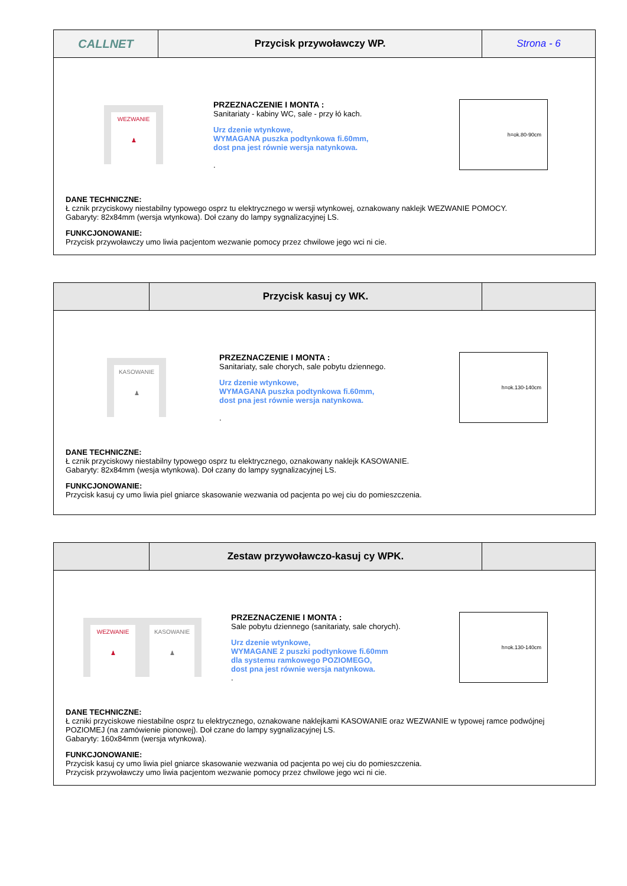CALLNET
Przycisk przywoławczy WP. Strona - 6
WEZWANIE
♟
PRZEZNACZENIE I MONTA :
Sanitariaty - kabiny WC, sale - przy łó kach.
Urz dzenie wtynkowe,
WYMAGANA puszka podtynkowa fi.60mm,
dost pna jest równie wersja natynkowa.
.
h=ok.80-90cm
DANE TECHNICZNE:
Ł cznik przyciskowy niestabilny typowego osprz tu elektrycznego w wersji wtynkowej, oznakowany naklejk WEZWANIE POMOCY.
Gabaryty: 82x84mm (wersja wtynkowa). Doł czany do lampy sygnalizacyjnej LS.
FUNKCJONOWANIE:
Przycisk przywoławczy umo liwia pacjentom wezwanie pomocy przez chwilowe jego wci ni cie.
Przycisk kasuj cy WK.
KASOWANIE
♟
PRZEZNACZENIE I MONTA :
Sanitariaty, sale chorych, sale pobytu dziennego.
Urz dzenie wtynkowe,
WYMAGANA puszka podtynkowa fi.60mm,
dost pna jest równie wersja natynkowa.
.
h=ok.130-140cm
DANE TECHNICZNE:
Ł cznik przyciskowy niestabilny typowego osprz tu elektrycznego, oznakowany naklejk KASOWANIE.
Gabaryty: 82x84mm (wesja wtynkowa). Doł czany do lampy sygnalizacyjnej LS.
FUNKCJONOWANIE:
Przycisk kasuj cy umo liwia piel gniarce skasowanie wezwania od pacjenta po wej ciu do pomieszczenia.
Zestaw przywoławczo-kasuj cy WPK.
WEZWANIE
♟
KASOWANIE
♟
PRZEZNACZENIE I MONTA :
Sale pobytu dziennego (sanitariaty, sale chorych).
Urz dzenie wtynkowe,
WYMAGANE 2 puszki podtynkowe fi.60mm
dla systemu ramkowego POZIOMEGO,
dost pna jest równie wersja natynkowa.
.
h=ok.130-140cm
DANE TECHNICZNE:
Ł czniki przyciskowe niestabilne osprz tu elektrycznego, oznakowane naklejkami KASOWANIE oraz WEZWANIE w typowej ramce podwójnej POZIOMEJ (na zamówienie pionowej). Doł czane do lampy sygnalizacyjnej LS.
Gabaryty: 160x84mm (wersja wtynkowa).
FUNKCJONOWANIE:
Przycisk kasuj cy umo liwia piel gniarce skasowanie wezwania od pacjenta po wej ciu do pomieszczenia.
Przycisk przywoławczy umo liwia pacjentom wezwanie pomocy przez chwilowe jego wci ni cie.